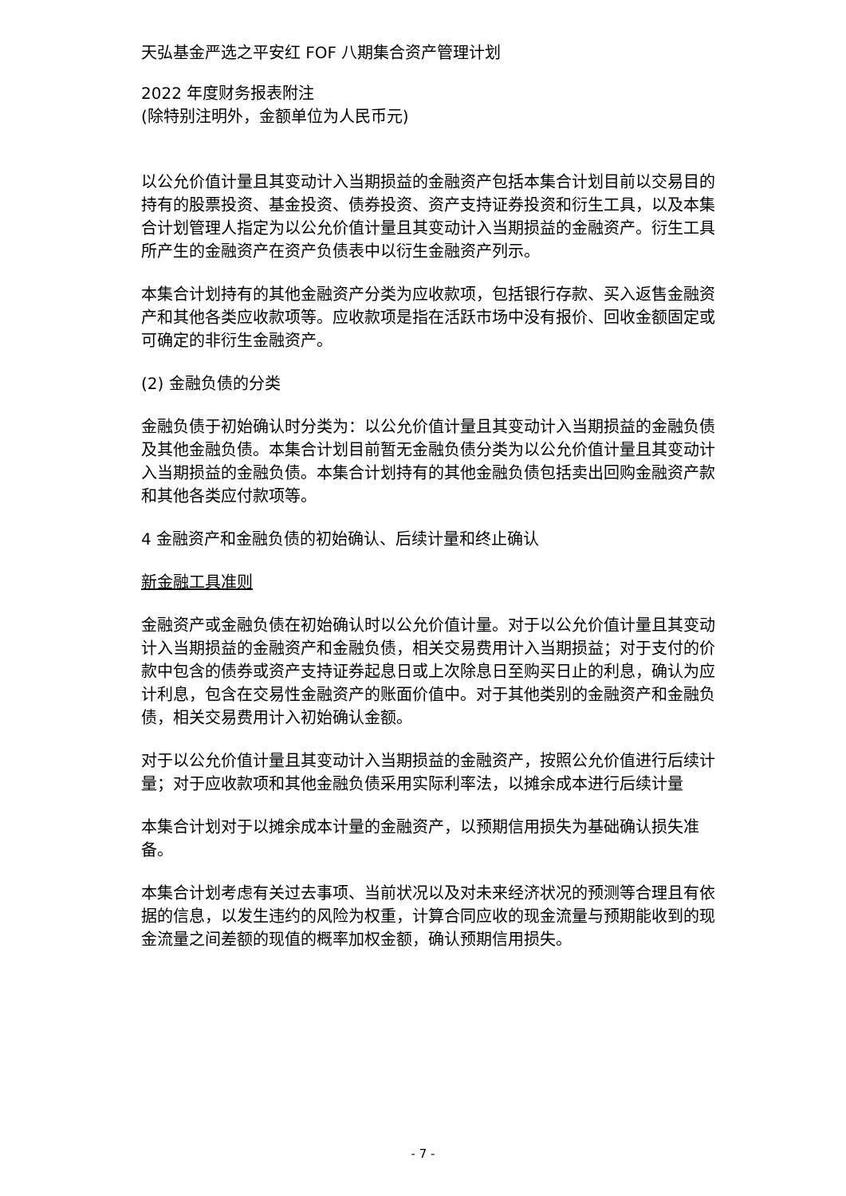天弘基金严选之平安红 FOF 八期集合资产管理计划
2022 年度财务报表附注
(除特别注明外，金额单位为人民币元)
以公允价值计量且其变动计入当期损益的金融资产包括本集合计划目前以交易目的持有的股票投资、基金投资、债券投资、资产支持证券投资和衍生工具，以及本集合计划管理人指定为以公允价值计量且其变动计入当期损益的金融资产。衍生工具所产生的金融资产在资产负债表中以衍生金融资产列示。
本集合计划持有的其他金融资产分类为应收款项，包括银行存款、买入返售金融资产和其他各类应收款项等。应收款项是指在活跃市场中没有报价、回收金额固定或可确定的非衍生金融资产。
(2) 金融负债的分类
金融负债于初始确认时分类为：以公允价值计量且其变动计入当期损益的金融负债及其他金融负债。本集合计划目前暂无金融负债分类为以公允价值计量且其变动计入当期损益的金融负债。本集合计划持有的其他金融负债包括卖出回购金融资产款和其他各类应付款项等。
4 金融资产和金融负债的初始确认、后续计量和终止确认
新金融工具准则
金融资产或金融负债在初始确认时以公允价值计量。对于以公允价值计量且其变动计入当期损益的金融资产和金融负债，相关交易费用计入当期损益；对于支付的价款中包含的债券或资产支持证券起息日或上次除息日至购买日止的利息，确认为应计利息，包含在交易性金融资产的账面价值中。对于其他类别的金融资产和金融负债，相关交易费用计入初始确认金额。
对于以公允价值计量且其变动计入当期损益的金融资产，按照公允价值进行后续计量；对于应收款项和其他金融负债采用实际利率法，以摊余成本进行后续计量
本集合计划对于以摊余成本计量的金融资产，以预期信用损失为基础确认损失准备。
本集合计划考虑有关过去事项、当前状况以及对未来经济状况的预测等合理且有依据的信息，以发生违约的风险为权重，计算合同应收的现金流量与预期能收到的现金流量之间差额的现值的概率加权金额，确认预期信用损失。
- 7 -